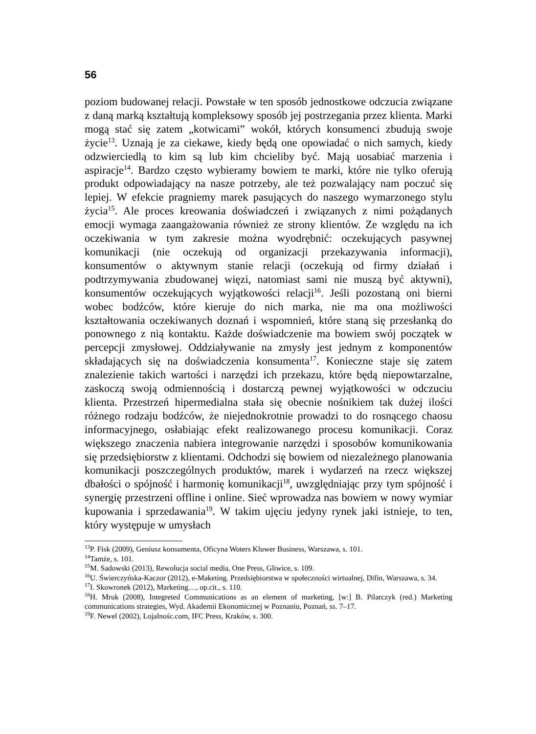56
poziom budowanej relacji. Powstałe w ten sposób jednostkowe odczucia związane z daną marką kształtują kompleksowy sposób jej postrzegania przez klienta. Marki mogą stać się zatem „kotwicami” wokół, których konsumenci zbudują swoje życie<sup>13</sup>. Uznają je za ciekawe, kiedy będą one opowiadać o nich samych, kiedy odzwierciedlą to kim są lub kim chcieliby być. Mają uosabiać marzenia i aspiracje<sup>14</sup>. Bardzo często wybieramy bowiem te marki, które nie tylko oferują produkt odpowiadający na nasze potrzeby, ale też pozwalający nam poczuć się lepiej. W efekcie pragniemy marek pasujących do naszego wymarzonego stylu życia<sup>15</sup>. Ale proces kreowania doświadczeń i związanych z nimi pożądanych emocji wymaga zaangażowania również ze strony klientów. Ze względu na ich oczekiwania w tym zakresie można wyodrębnić: oczekujących pasywnej komunikacji (nie oczekują od organizacji przekazywania informacji), konsumentów o aktywnym stanie relacji (oczekują od firmy działań i podtrzymywania zbudowanej więzi, natomiast sami nie muszą być aktywni), konsumentów oczekujących wyjątkowości relacji<sup>16</sup>. Jeśli pozostaną oni bierni wobec bodźców, które kieruje do nich marka, nie ma ona możliwości kształtowania oczekiwanych doznań i wspomnień, które staną się przesłanką do ponownego z nią kontaktu. Każde doświadczenie ma bowiem swój początek w percepcji zmysłowej. Oddziaływanie na zmysły jest jednym z komponentów składających się na doświadczenia konsumenta<sup>17</sup>. Konieczne staje się zatem znalezienie takich wartości i narzędzi ich przekazu, które będą niepowtarzalne, zaskoczą swoją odmiennością i dostarczą pewnej wyjątkowości w odczuciu klienta. Przestrzeń hipermedialna stała się obecnie nośnikiem tak dużej ilości różnego rodzaju bodźców, że niejednokrotnie prowadzi to do rosnącego chaosu informacyjnego, osłabiając efekt realizowanego procesu komunikacji. Coraz większego znaczenia nabiera integrowanie narzędzi i sposobów komunikowania się przedsiębiorstw z klientami. Odchodzi się bowiem od niezależnego planowania komunikacji poszczególnych produktów, marek i wydarzeń na rzecz większej dbałości o spójność i harmonię komunikacji<sup>18</sup>, uwzględniając przy tym spójność i synergię przestrzeni offline i online. Sieć wprowadza nas bowiem w nowy wymiar kupowania i sprzedawania<sup>19</sup>. W takim ujęciu jedyny rynek jaki istnieje, to ten, który występuje w umysłach
<sup>13</sup> P. Fisk (2009), Geniusz konsumenta, Oficyna Woters Kluwer Business, Warszawa, s. 101.
<sup>14</sup> Tamże, s. 101.
<sup>15</sup> M. Sadowski (2013), Rewolucja social media, One Press, Gliwice, s. 109.
<sup>16</sup> U. Świerczyńska-Kaczor (2012), e-Maketing. Przedsiębiorstwa w społeczności wirtualnej, Difin, Warszawa, s. 34.
<sup>17</sup> I. Skowronek (2012), Marketing…, op.cit., s. 110.
<sup>18</sup>H. Mruk (2008), Integreted Communications as an element of marketing, [w:] B. Pilarczyk (red.) Marketing communications strategies, Wyd. Akademii Ekonomicznej w Poznaniu, Poznań, ss. 7–17.
<sup>19</sup>F. Newel (2002), Lojalnośc.com, IFC Press, Kraków, s. 300.